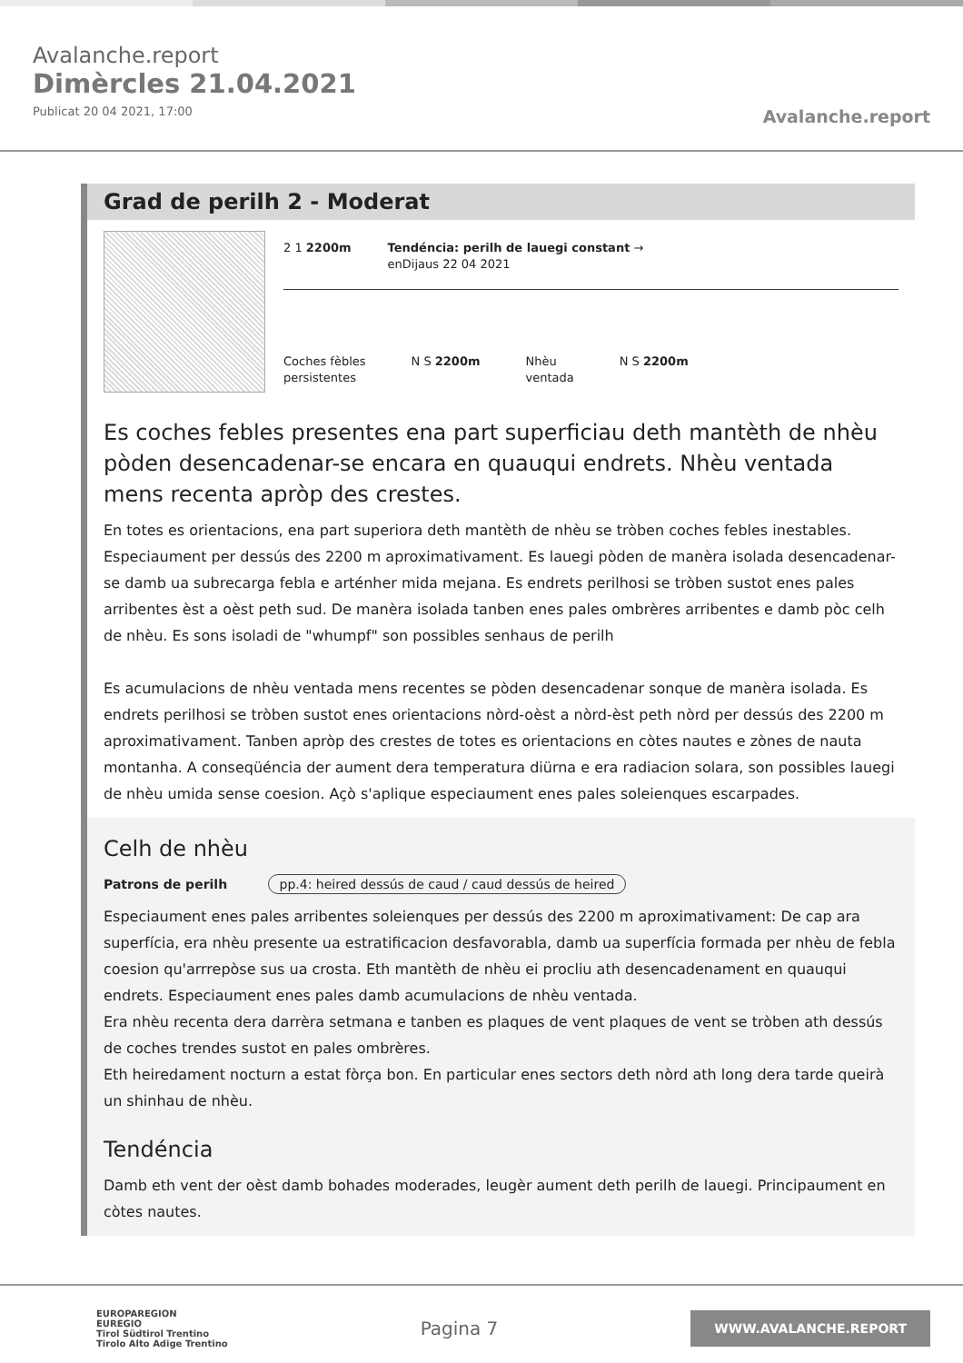Avalanche.report
Dimèrcles 21.04.2021
Publicat 20 04 2021, 17:00
Avalanche.report
Grad de perilh 2 - Moderat
2 1 2200m Tendéncia: perilh de lauegi constant →
enDijaus 22 04 2021
Coches fèbles
persistentes
N S 2200m Nhèu
ventada
N S 2200m
Es coches febles presentes ena part superficiau deth mantèth de nhèu pòden desencadenar-se encara en quauqui endrets. Nhèu ventada mens recenta apròp des crestes.
En totes es orientacions, ena part superiora deth mantèth de nhèu se tròben coches febles inestables. Especiaument per dessús des 2200 m aproximativament. Es lauegi pòden de manèra isolada desencadenar-se damb ua subrecarga febla e arténher mida mejana. Es endrets perilhosi se tròben sustot enes pales arribentes èst a oèst peth sud. De manèra isolada tanben enes pales ombrères arribentes e damb pòc celh de nhèu. Es sons isoladi de "whumpf" son possibles senhaus de perilh
Es acumulacions de nhèu ventada mens recentes se pòden desencadenar sonque de manèra isolada. Es endrets perilhosi se tròben sustot enes orientacions nòrd-oèst a nòrd-èst peth nòrd per dessús des 2200 m aproximativament. Tanben apròp des crestes de totes es orientacions en còtes nautes e zònes de nauta montanha. A conseqüéncia der aument dera temperatura diürna e era radiacion solara, son possibles lauegi de nhèu umida sense coesion. Açò s'aplique especiaument enes pales soleienques escarpades.
Celh de nhèu
Patrons de perilh pp.4: heired dessús de caud / caud dessús de heired
Especiaument enes pales arribentes soleienques per dessús des 2200 m aproximativament: De cap ara superfícia, era nhèu presente ua estratificacion desfavorabla, damb ua superfícia formada per nhèu de febla coesion qu'arrrepòse sus ua crosta. Eth mantèth de nhèu ei procliu ath desencadenament en quauqui endrets. Especiaument enes pales damb acumulacions de nhèu ventada.
Era nhèu recenta dera darrèra setmana e tanben es plaques de vent plaques de vent se tròben ath dessús de coches trendes sustot en pales ombrères.
Eth heiredament nocturn a estat fòrça bon. En particular enes sectors deth nòrd ath long dera tarde queirà un shinhau de nhèu.
Tendéncia
Damb eth vent der oèst damb bohades moderades, leugèr aument deth perilh de lauegi. Principaument en còtes nautes.
EUROPAREGION
EUREGIO
Tirol Südtirol Trentino
Tirolo Alto Adige Trentino
Pagina 7
WWW.AVALANCHE.REPORT